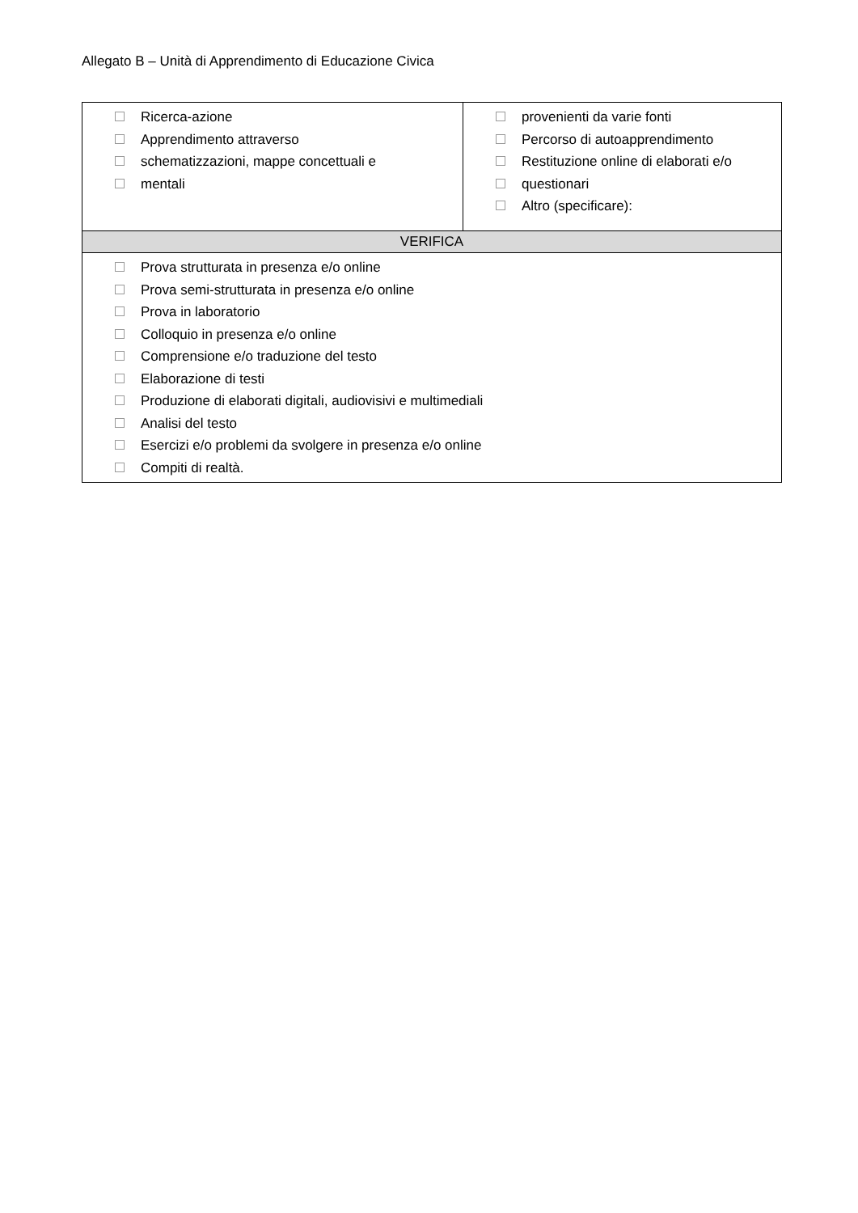Allegato B – Unità di Apprendimento di Educazione Civica
| Ricerca-azione Apprendimento attraverso schematizzazioni, mappe concettuali e mentali | provenienti da varie fonti Percorso di autoapprendimento Restituzione online di elaborati e/o questionari Altro (specificare): |
| VERIFICA | |
| Prova strutturata in presenza e/o online Prova semi-strutturata in presenza e/o online Prova in laboratorio Colloquio in presenza e/o online Comprensione e/o traduzione del testo Elaborazione di testi Produzione di elaborati digitali, audiovisivi e multimediali Analisi del testo Esercizi e/o problemi da svolgere in presenza e/o online Compiti di realtà. | |